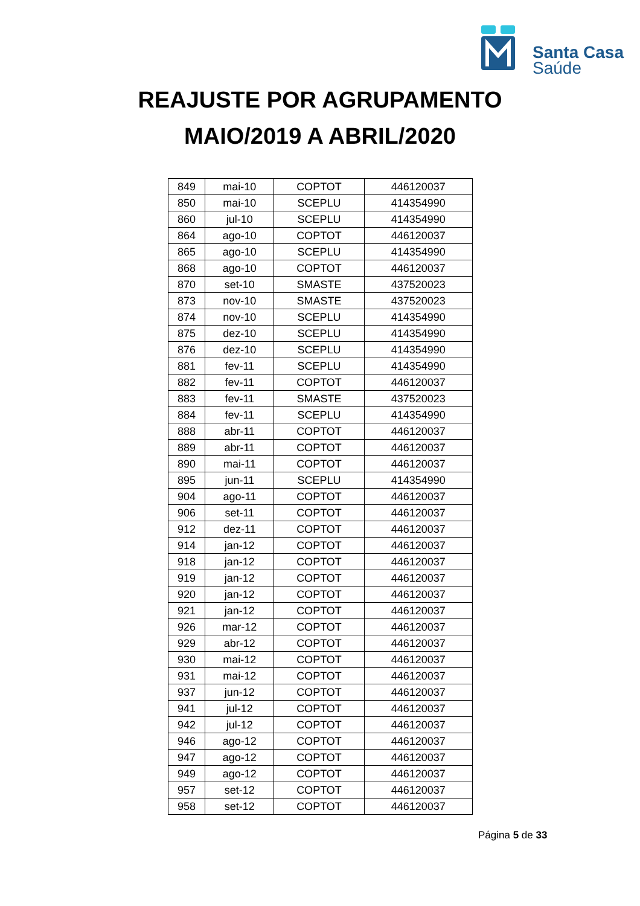Santa Casa
Saúde
REAJUSTE POR AGRUPAMENTO
MAIO/2019 A ABRIL/2020
| 849 | mai-10 | COPTOT | 446120037 |
| 850 | mai-10 | SCEPLU | 414354990 |
| 860 | jul-10 | SCEPLU | 414354990 |
| 864 | ago-10 | COPTOT | 446120037 |
| 865 | ago-10 | SCEPLU | 414354990 |
| 868 | ago-10 | COPTOT | 446120037 |
| 870 | set-10 | SMASTE | 437520023 |
| 873 | nov-10 | SMASTE | 437520023 |
| 874 | nov-10 | SCEPLU | 414354990 |
| 875 | dez-10 | SCEPLU | 414354990 |
| 876 | dez-10 | SCEPLU | 414354990 |
| 881 | fev-11 | SCEPLU | 414354990 |
| 882 | fev-11 | COPTOT | 446120037 |
| 883 | fev-11 | SMASTE | 437520023 |
| 884 | fev-11 | SCEPLU | 414354990 |
| 888 | abr-11 | COPTOT | 446120037 |
| 889 | abr-11 | COPTOT | 446120037 |
| 890 | mai-11 | COPTOT | 446120037 |
| 895 | jun-11 | SCEPLU | 414354990 |
| 904 | ago-11 | COPTOT | 446120037 |
| 906 | set-11 | COPTOT | 446120037 |
| 912 | dez-11 | COPTOT | 446120037 |
| 914 | jan-12 | COPTOT | 446120037 |
| 918 | jan-12 | COPTOT | 446120037 |
| 919 | jan-12 | COPTOT | 446120037 |
| 920 | jan-12 | COPTOT | 446120037 |
| 921 | jan-12 | COPTOT | 446120037 |
| 926 | mar-12 | COPTOT | 446120037 |
| 929 | abr-12 | COPTOT | 446120037 |
| 930 | mai-12 | COPTOT | 446120037 |
| 931 | mai-12 | COPTOT | 446120037 |
| 937 | jun-12 | COPTOT | 446120037 |
| 941 | jul-12 | COPTOT | 446120037 |
| 942 | jul-12 | COPTOT | 446120037 |
| 946 | ago-12 | COPTOT | 446120037 |
| 947 | ago-12 | COPTOT | 446120037 |
| 949 | ago-12 | COPTOT | 446120037 |
| 957 | set-12 | COPTOT | 446120037 |
| 958 | set-12 | COPTOT | 446120037 |
Página 5 de 33